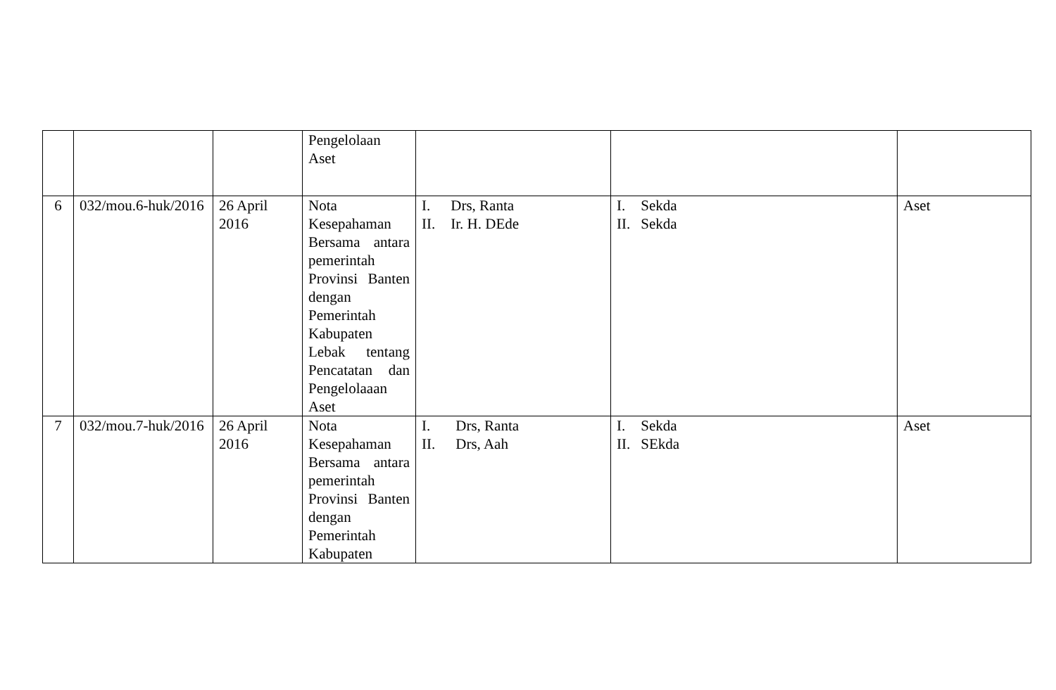| | | | Pengelolaan Aset | | | |
| 6 | 032/mou.6-huk/2016 | 26 April 2016 | Nota Kesepahaman Bersama antara pemerintah Provinsi Banten dengan Pemerintah Kabupaten Lebak tentang Pencatatan dan Pengelolaaan Aset | I. Drs, Ranta II. Ir. H. DEde | I. Sekda II. Sekda | Aset |
| 7 | 032/mou.7-huk/2016 | 26 April 2016 | Nota Kesepahaman Bersama antara pemerintah Provinsi Banten dengan Pemerintah Kabupaten | I. Drs, Ranta II. Drs, Aah | I. Sekda II. SEkda | Aset |